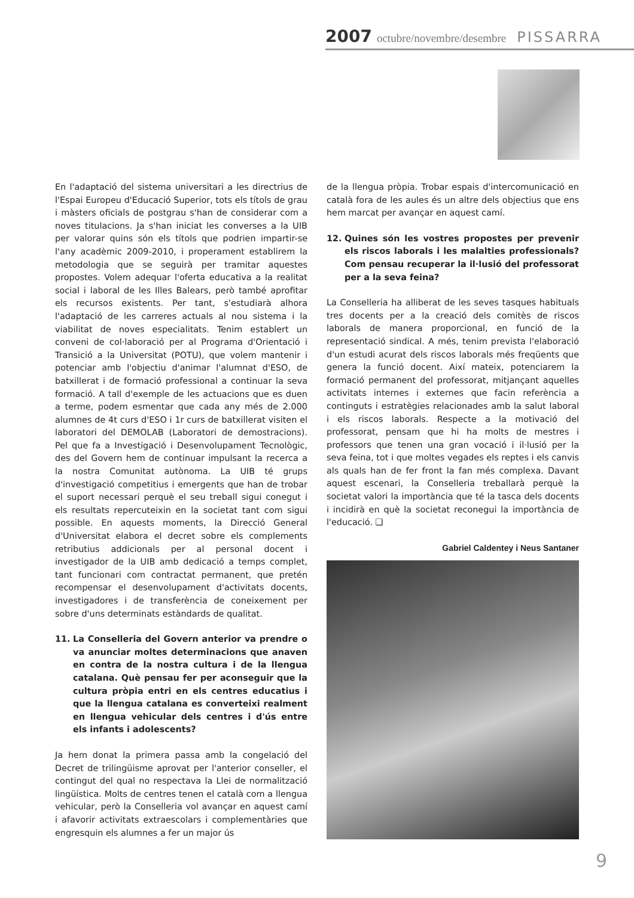2007 octubre/novembre/desembre PISSARRA
En l'adaptació del sistema universitari a les directrius de l'Espai Europeu d'Educació Superior, tots els títols de grau i màsters oficials de postgrau s'han de considerar com a noves titulacions. Ja s'han iniciat les converses a la UIB per valorar quins són els títols que podrien impartir-se l'any acadèmic 2009-2010, i properament establirem la metodologia que se seguirà per tramitar aquestes propostes. Volem adequar l'oferta educativa a la realitat social i laboral de les Illes Balears, però també aprofitar els recursos existents. Per tant, s'estudiarà alhora l'adaptació de les carreres actuals al nou sistema i la viabilitat de noves especialitats. Tenim establert un conveni de col·laboració per al Programa d'Orientació i Transició a la Universitat (POTU), que volem mantenir i potenciar amb l'objectiu d'animar l'alumnat d'ESO, de batxillerat i de formació professional a continuar la seva formació. A tall d'exemple de les actuacions que es duen a terme, podem esmentar que cada any més de 2.000 alumnes de 4t curs d'ESO i 1r curs de batxillerat visiten el laboratori del DEMOLAB (Laboratori de demostracions). Pel que fa a Investigació i Desenvolupament Tecnològic, des del Govern hem de continuar impulsant la recerca a la nostra Comunitat autònoma. La UIB té grups d'investigació competitius i emergents que han de trobar el suport necessari perquè el seu treball sigui conegut i els resultats repercuteixin en la societat tant com sigui possible. En aquests moments, la Direcció General d'Universitat elabora el decret sobre els complements retributius addicionals per al personal docent i investigador de la UIB amb dedicació a temps complet, tant funcionari com contractat permanent, que pretén recompensar el desenvolupament d'activitats docents, investigadores i de transferència de coneixement per sobre d'uns determinats estàndards de qualitat.
11. La Conselleria del Govern anterior va prendre o va anunciar moltes determinacions que anaven en contra de la nostra cultura i de la llengua catalana. Què pensau fer per aconseguir que la cultura pròpia entri en els centres educatius i que la llengua catalana es converteixi realment en llengua vehicular dels centres i d'ús entre els infants i adolescents?
Ja hem donat la primera passa amb la congelació del Decret de trilingüisme aprovat per l'anterior conseller, el contingut del qual no respectava la Llei de normalització lingüística. Molts de centres tenen el català com a llengua vehicular, però la Conselleria vol avançar en aquest camí i afavorir activitats extraescolars i complementàries que engresquin els alumnes a fer un major ús
de la llengua pròpia. Trobar espais d'intercomunicació en català fora de les aules és un altre dels objectius que ens hem marcat per avançar en aquest camí.
12. Quines són les vostres propostes per prevenir els riscos laborals i les malalties professionals? Com pensau recuperar la il·lusió del professorat per a la seva feina?
La Conselleria ha alliberat de les seves tasques habituals tres docents per a la creació dels comitès de riscos laborals de manera proporcional, en funció de la representació sindical. A més, tenim prevista l'elaboració d'un estudi acurat dels riscos laborals més freqüents que genera la funció docent. Així mateix, potenciarem la formació permanent del professorat, mitjançant aquelles activitats internes i externes que facin referència a continguts i estratègies relacionades amb la salut laboral i els riscos laborals. Respecte a la motivació del professorat, pensam que hi ha molts de mestres i professors que tenen una gran vocació i il·lusió per la seva feina, tot i que moltes vegades els reptes i els canvis als quals han de fer front la fan més complexa. Davant aquest escenari, la Conselleria treballarà perquè la societat valori la importància que té la tasca dels docents i incidirà en què la societat reconegui la importància de l'educació. ❑
Gabriel Caldentey i Neus Santaner
9